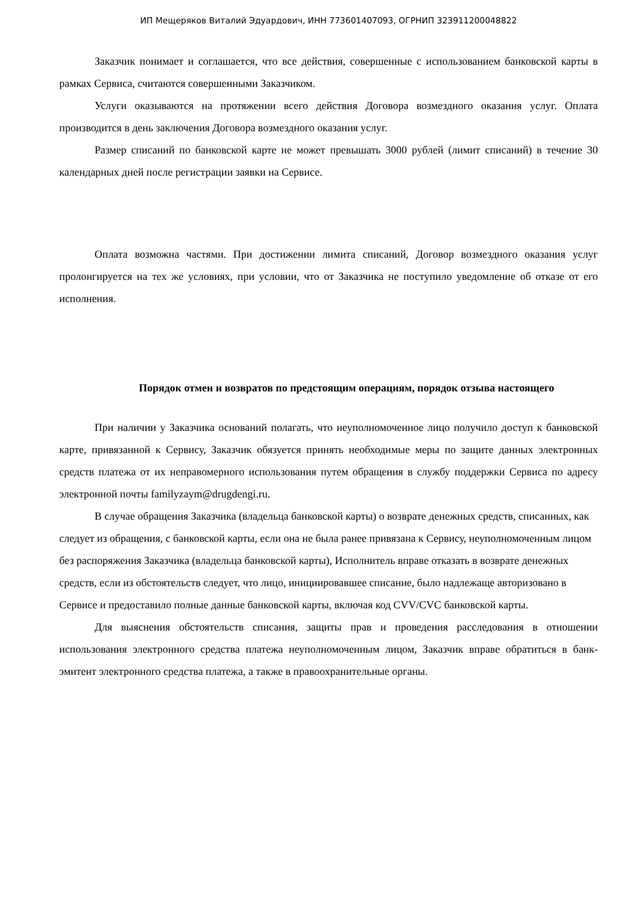ИП Мещеряков Виталий Эдуардович, ИНН 773601407093, ОГРНИП 323911200048822
Заказчик понимает и соглашается, что все действия, совершенные с использованием банковской карты в рамках Сервиса, считаются совершенными Заказчиком.
Услуги оказываются на протяжении всего действия Договора возмездного оказания услуг. Оплата производится в день заключения Договора возмездного оказания услуг.
Размер списаний по банковской карте не может превышать 3000 рублей (лимит списаний) в течение 30 календарных дней после регистрации заявки на Сервисе.
Оплата возможна частями. При достижении лимита списаний, Договор возмездного оказания услуг пролонгируется на тех же условиях, при условии, что от Заказчика не поступило уведомление об отказе от его исполнения.
Порядок отмен и возвратов по предстоящим операциям, порядок отзыва настоящего
При наличии у Заказчика оснований полагать, что неуполномоченное лицо получило доступ к банковской карте, привязанной к Сервису, Заказчик обязуется принять необходимые меры по защите данных электронных средств платежа от их неправомерного использования путем обращения в службу поддержки Сервиса по адресу электронной почты familyzaym@drugdengi.ru.
В случае обращения Заказчика (владельца банковской карты) о возврате денежных средств, списанных, как следует из обращения, с банковской карты, если она не была ранее привязана к Сервису, неуполномоченным лицом без распоряжения Заказчика (владельца банковской карты), Исполнитель вправе отказать в возврате денежных средств, если из обстоятельств следует, что лицо, инициировавшее списание, было надлежаще авторизовано в Сервисе и предоставило полные данные банковской карты, включая код CVV/CVC банковской карты.
Для выяснения обстоятельств списания, защиты прав и проведения расследования в отношении использования электронного средства платежа неуполномоченным лицом, Заказчик вправе обратиться в банк-эмитент электронного средства платежа, а также в правоохранительные органы.